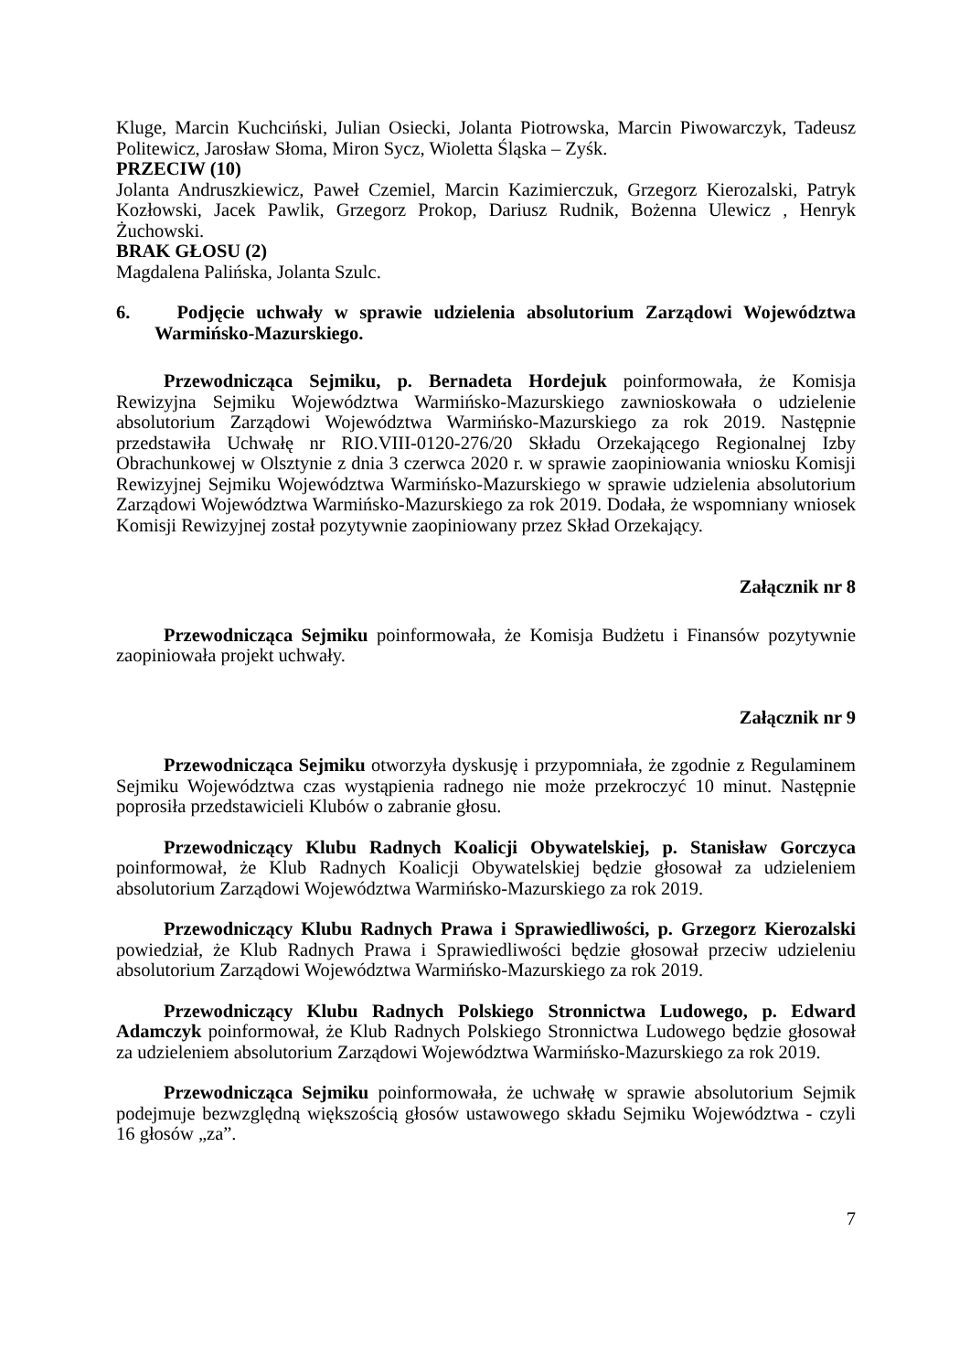Kluge, Marcin Kuchciński, Julian Osiecki, Jolanta Piotrowska, Marcin Piwowarczyk, Tadeusz Politewicz, Jarosław Słoma, Miron Sycz, Wioletta Śląska – Zyśk.
PRZECIW (10)
Jolanta Andruszkiewicz, Paweł Czemiel, Marcin Kazimierczuk, Grzegorz Kierozalski, Patryk Kozłowski, Jacek Pawlik, Grzegorz Prokop, Dariusz Rudnik, Bożenna Ulewicz , Henryk Żuchowski.
BRAK GŁOSU (2)
Magdalena Palińska, Jolanta Szulc.
6. Podjęcie uchwały w sprawie udzielenia absolutorium Zarządowi Województwa Warmińsko-Mazurskiego.
Przewodnicząca Sejmiku, p. Bernadeta Hordejuk poinformowała, że Komisja Rewizyjna Sejmiku Województwa Warmińsko-Mazurskiego zawnioskowała o udzielenie absolutorium Zarządowi Województwa Warmińsko-Mazurskiego za rok 2019. Następnie przedstawiła Uchwałę nr RIO.VIII-0120-276/20 Składu Orzekającego Regionalnej Izby Obrachunkowej w Olsztynie z dnia 3 czerwca 2020 r. w sprawie zaopiniowania wniosku Komisji Rewizyjnej Sejmiku Województwa Warmińsko-Mazurskiego w sprawie udzielenia absolutorium Zarządowi Województwa Warmińsko-Mazurskiego za rok 2019. Dodała, że wspomniany wniosek Komisji Rewizyjnej został pozytywnie zaopiniowany przez Skład Orzekający.
Załącznik nr 8
Przewodnicząca Sejmiku poinformowała, że Komisja Budżetu i Finansów pozytywnie zaopiniowała projekt uchwały.
Załącznik nr 9
Przewodnicząca Sejmiku otworzyła dyskusję i przypomniała, że zgodnie z Regulaminem Sejmiku Województwa czas wystąpienia radnego nie może przekroczyć 10 minut. Następnie poprosiła przedstawicieli Klubów o zabranie głosu.
Przewodniczący Klubu Radnych Koalicji Obywatelskiej, p. Stanisław Gorczyca poinformował, że Klub Radnych Koalicji Obywatelskiej będzie głosował za udzieleniem absolutorium Zarządowi Województwa Warmińsko-Mazurskiego za rok 2019.
Przewodniczący Klubu Radnych Prawa i Sprawiedliwości, p. Grzegorz Kierozalski powiedział, że Klub Radnych Prawa i Sprawiedliwości będzie głosował przeciw udzieleniu absolutorium Zarządowi Województwa Warmińsko-Mazurskiego za rok 2019.
Przewodniczący Klubu Radnych Polskiego Stronnictwa Ludowego, p. Edward Adamczyk poinformował, że Klub Radnych Polskiego Stronnictwa Ludowego będzie głosował za udzieleniem absolutorium Zarządowi Województwa Warmińsko-Mazurskiego za rok 2019.
Przewodnicząca Sejmiku poinformowała, że uchwałę w sprawie absolutorium Sejmik podejmuje bezwzględną większością głosów ustawowego składu Sejmiku Województwa - czyli 16 głosów „za”.
7